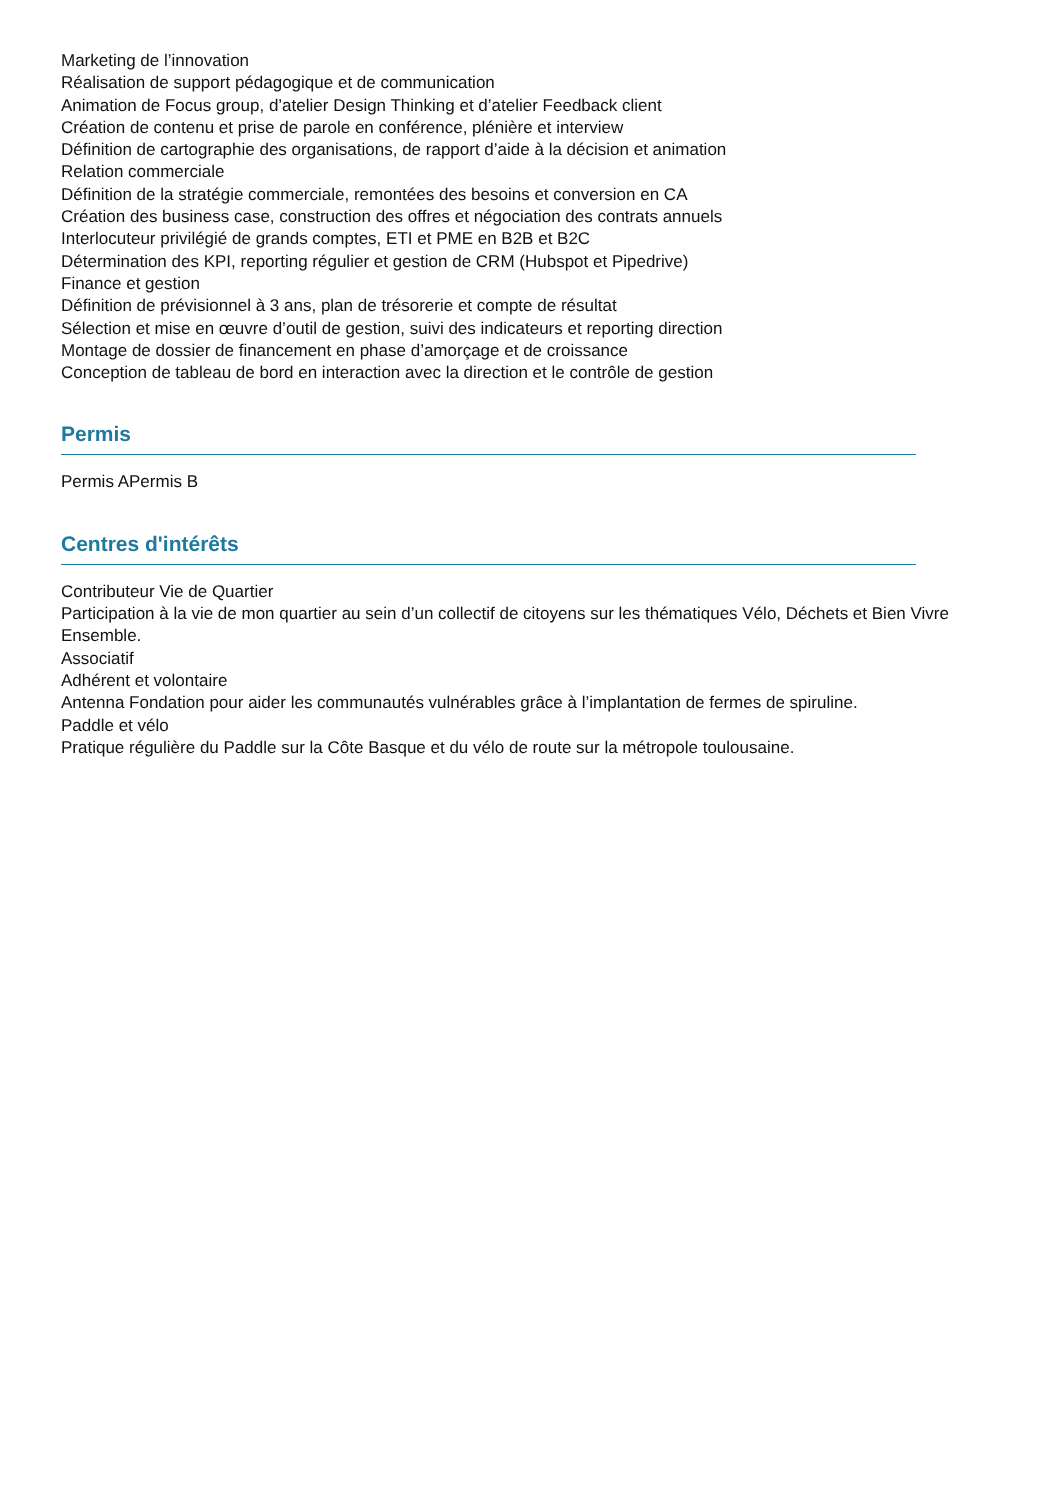Marketing de l’innovation
Réalisation de support pédagogique et de communication
Animation de Focus group, d’atelier Design Thinking et d’atelier Feedback client
Création de contenu et prise de parole en conférence, plénière et interview
Définition de cartographie des organisations, de rapport d’aide à la décision et animation
Relation commerciale
Définition de la stratégie commerciale, remontées des besoins et conversion en CA
Création des business case, construction des offres et négociation des contrats annuels
Interlocuteur privilégié de grands comptes, ETI et PME en B2B et B2C
Détermination des KPI, reporting régulier et gestion de CRM (Hubspot et Pipedrive)
Finance et gestion
Définition de prévisionnel à 3 ans, plan de trésorerie et compte de résultat
Sélection et mise en œuvre d’outil de gestion, suivi des indicateurs et reporting direction
Montage de dossier de financement en phase d’amorçage et de croissance
Conception de tableau de bord en interaction avec la direction et le contrôle de gestion
Permis
Permis APermis B
Centres d'intérêts
Contributeur Vie de Quartier
Participation à la vie de mon quartier au sein d’un collectif de citoyens sur les thématiques Vélo, Déchets et Bien Vivre Ensemble.
Associatif
Adhérent et volontaire
Antenna Fondation pour aider les communautés vulnérables grâce à l’implantation de fermes de spiruline.
Paddle et vélo
Pratique régulière du Paddle sur la Côte Basque et du vélo de route sur la métropole toulousaine.